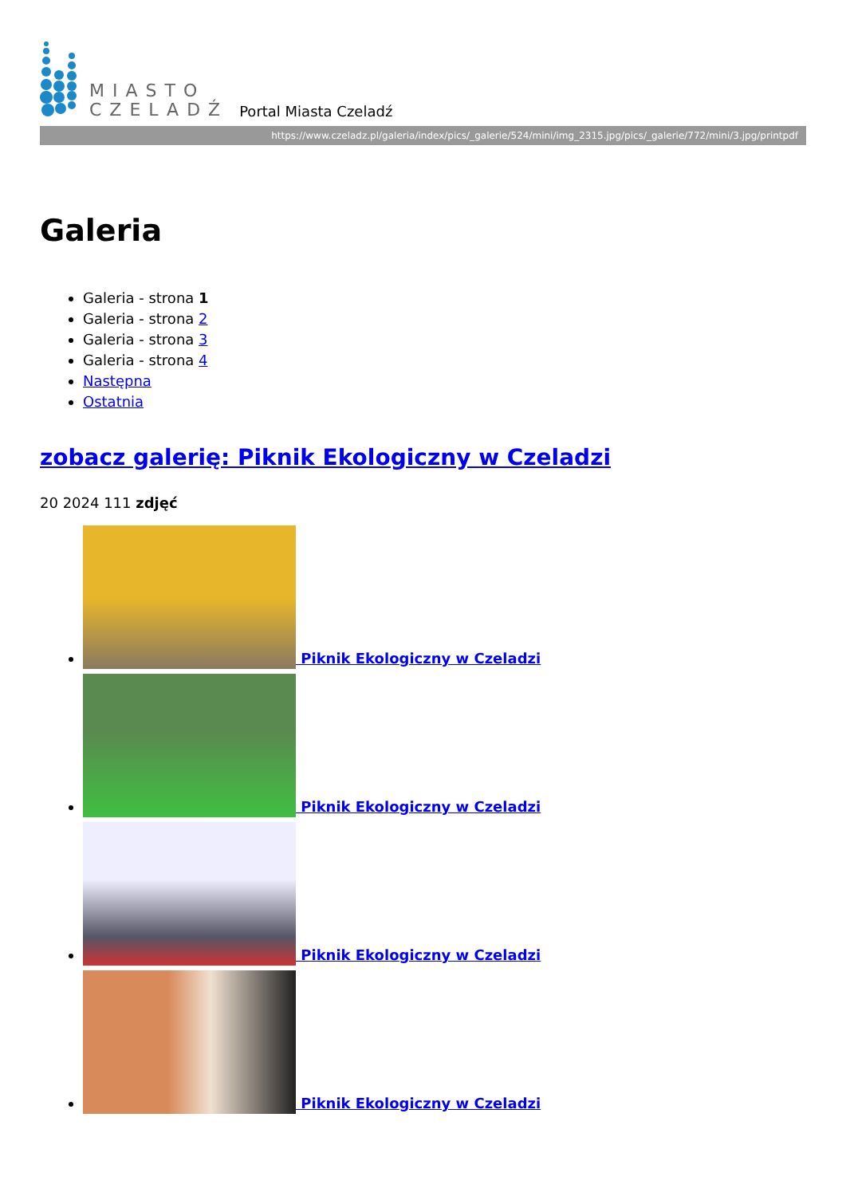MIASTO
CZELADŹ
Portal Miasta Czeladź
https://www.czeladz.pl/galeria/index/pics/_galerie/524/mini/img_2315.jpg/pics/_galerie/772/mini/3.jpg/printpdf
Galeria
Galeria - strona 1
Galeria - strona 2
Galeria - strona 3
Galeria - strona 4
Następna
Ostatnia
zobacz galerię: Piknik Ekologiczny w Czeladzi
20 2024 111 zdjęć
Piknik Ekologiczny w Czeladzi
Piknik Ekologiczny w Czeladzi
Piknik Ekologiczny w Czeladzi
Piknik Ekologiczny w Czeladzi